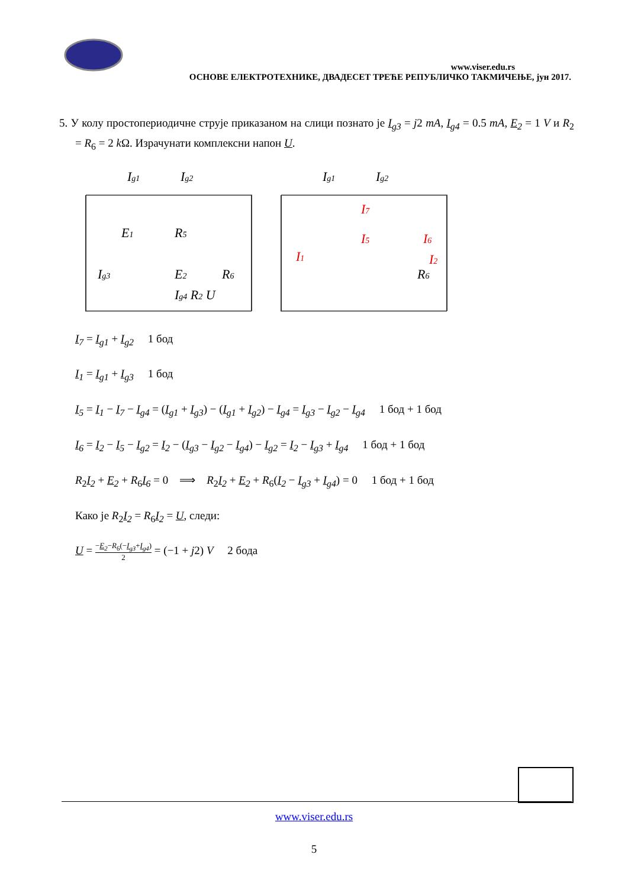www.viser.edu.rs
ОСНОВЕ ЕЛЕКТРОТЕХНИКЕ, ДВАДЕСЕТ ТРЕЋЕ РЕПУБЛИЧКО ТАКМИЧЕЊЕ, јун 2017.
5. У колу простопериодичне струје приказаном на слици познато је I<sub>g3</sub> = j2 mA, I<sub>g4</sub> = 0.5 mA, E<sub>2</sub> = 1 V и R<sub>2</sub> = R<sub>6</sub> = 2 k Ω. Израчунати комплексни напон U.
Ig1
Ig2
E1
R5
Ig3
E2
R6
Ig4 R2 U
Ig1
Ig2
I7
I5
I6
I1
I2
R6
I<sub>7</sub> = I<sub>g1</sub> + I<sub>g2</sub> 1 бод
I<sub>1</sub> = I<sub>g1</sub> + I<sub>g3</sub> 1 бод
I<sub>5</sub> = I<sub>1</sub> − I<sub>7</sub> − I<sub>g4</sub> = (I<sub>g1</sub> + I<sub>g3</sub>) − (I<sub>g1</sub> + I<sub>g2</sub>) − I<sub>g4</sub> = I<sub>g3</sub> − I<sub>g2</sub> − I<sub>g4</sub> 1 бод + 1 бод
I<sub>6</sub> = I<sub>2</sub> − I<sub>5</sub> − I<sub>g2</sub> = I<sub>2</sub> − (I<sub>g3</sub> − I<sub>g2</sub> − I<sub>g4</sub>) − I<sub>g2</sub> = I<sub>2</sub> − I<sub>g3</sub> + I<sub>g4</sub> 1 бод + 1 бод
R<sub>2</sub>I<sub>2</sub> + E<sub>2</sub> + R<sub>6</sub>I<sub>6</sub> = 0 ⟹ R<sub>2</sub>I<sub>2</sub> + E<sub>2</sub> + R<sub>6</sub>(I<sub>2</sub> − I<sub>g3</sub> + I<sub>g4</sub>) = 0 1 бод + 1 бод
Како је R<sub>2</sub>I<sub>2</sub> = R<sub>6</sub>I<sub>2</sub> = U, следи:
U = −E<sub>2</sub>−R<sub>6</sub>(−I<sub>g3</sub>+I<sub>g4</sub>) 2 = (−1 + j2) V 2 бода
www.viser.edu.rs
5